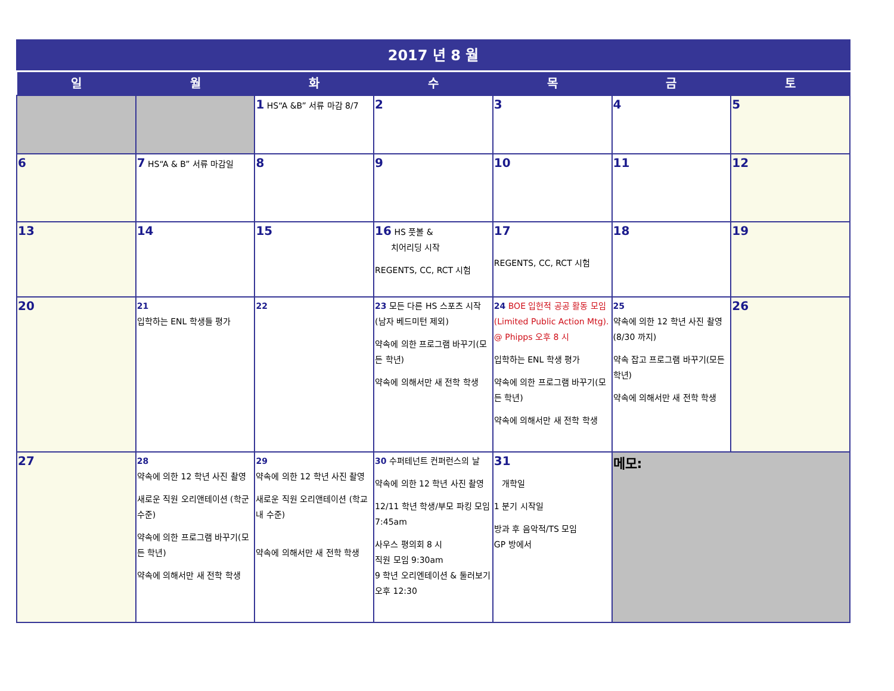| 2017 년 8 월 | | | | | | |
| 일 | 월 | 화 | 수 | 목 | 금 | 토 |
| | | 1 HS“A &B” 서류 마감 8/7 | 2 | 3 | 4 | 5 |
| 6 | 7 HS“A & B” 서류 마감일 | 8 | 9 | 10 | 11 | 12 |
| 13 | 14 | 15 | 16 HS 풋볼 & 치어리딩 시작 REGENTS, CC, RCT 시험 | 17 REGENTS, CC, RCT 시험 | 18 | 19 |
| 20 | 21 입학하는 ENL 학생들 평가 | 22 | 23 모든 다른 HS 스포츠 시작(남자 베드미턴 제외) 약속에 의한 프로그램 바꾸기(모든 학년) 약속에 의해서만 새 전학 학생 | 24 BOE 입헌적 공공 활동 모임(Limited Public Action Mtg). @ Phipps 오후 8 시 입학하는 ENL 학생 평가 약속에 의한 프로그램 바꾸기(모든 학년) 약속에 의해서만 새 전학 학생 | 25 약속에 의한 12 학년 사진 촬영 (8/30 까지) 약속 잡고 프로그램 바꾸기(모든 학년) 약속에 의해서만 새 전학 학생 | 26 |
| 27 | 28 약속에 의한 12 학년 사진 촬영 새로운 직원 오리앤테이션 (학군 수준) 약속에 의한 프로그램 바꾸기(모든 학년) 약속에 의해서만 새 전학 학생 | 29 약속에 의한 12 학년 사진 촬영 새로운 직원 오리앤테이션 (학교내 수준) 약속에 의해서만 새 전학 학생 | 30 수퍼테넌트 컨퍼런스의 날 약속에 의한 12 학년 사진 촬영 12/11 학년 학생/부모 파킹 모임 7:45am 사우스 평의회 8 시 직원 모임 9:30am 9 학년 오리엔테이션 & 둘러보기 오후 12:30 | 31 개학일 1 분기 시작일 방과 후 음악적/TS 모임 GP 방에서 | 메모: | |